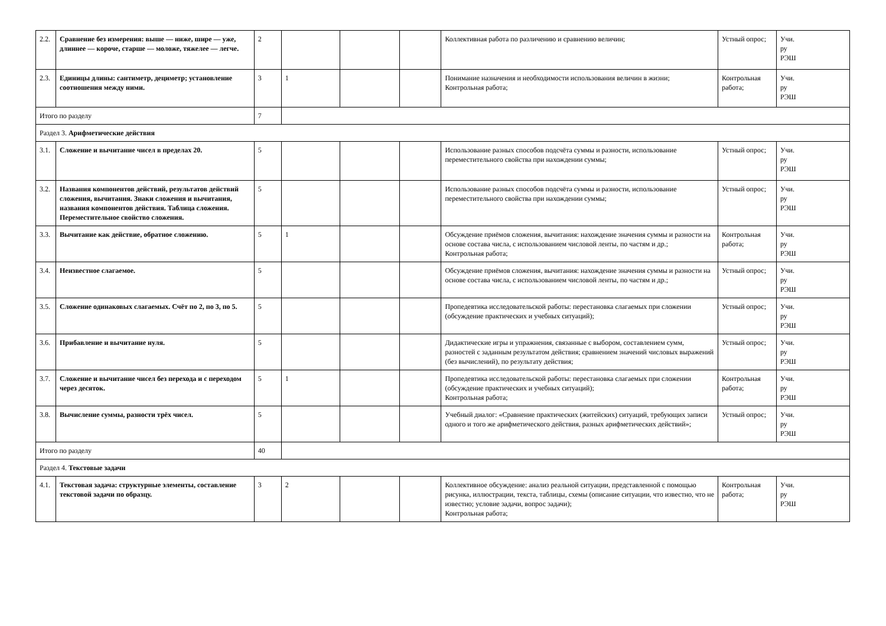| 2.2. | Сравнение без измерения: выше — ниже, шире — уже, длиннее — короче, старше — моложе, тяжелее — легче. | 2 | | | | Коллективная работа по различению и сравнению величин; | Устный опрос; | Учи. ру РЭШ |
| 2.3. | Единицы длины: сантиметр, дециметр; установление соотношения между ними. | 3 | 1 | | | Понимание назначения и необходимости использования величин в жизни; Контрольная работа; | Контрольная работа; | Учи. ру РЭШ |
| Итого по разделу | | 7 | | | | | | |
| Раздел 3. Арифметические действия | | | | | | | | |
| 3.1. | Сложение и вычитание чисел в пределах 20. | 5 | | | | Использование разных способов подсчёта суммы и разности, использование переместительного свойства при нахождении суммы; | Устный опрос; | Учи. ру РЭШ |
| 3.2. | Названия компонентов действий, результатов действий сложения, вычитания. Знаки сложения и вычитания, названия компонентов действия. Таблица сложения. Переместительное свойство сложения. | 5 | | | | Использование разных способов подсчёта суммы и разности, использование переместительного свойства при нахождении суммы; | Устный опрос; | Учи. ру РЭШ |
| 3.3. | Вычитание как действие, обратное сложению. | 5 | 1 | | | Обсуждение приёмов сложения, вычитания: нахождение значения суммы и разности на основе состава числа, с использованием числовой ленты, по частям и др.; Контрольная работа; | Контрольная работа; | Учи. ру РЭШ |
| 3.4. | Неизвестное слагаемое. | 5 | | | | Обсуждение приёмов сложения, вычитания: нахождение значения суммы и разности на основе состава числа, с использованием числовой ленты, по частям и др.; | Устный опрос; | Учи. ру РЭШ |
| 3.5. | Сложение одинаковых слагаемых. Счёт по 2, по 3, по 5. | 5 | | | | Пропедевтика исследовательской работы: перестановка слагаемых при сложении (обсуждение практических и учебных ситуаций); | Устный опрос; | Учи. ру РЭШ |
| 3.6. | Прибавление и вычитание нуля. | 5 | | | | Дидактические игры и упражнения, связанные с выбором, составлением сумм, разностей с заданным результатом действия; сравнением значений числовых выражений (без вычислений), по результату действия; | Устный опрос; | Учи. ру РЭШ |
| 3.7. | Сложение и вычитание чисел без перехода и с переходом через десяток. | 5 | 1 | | | Пропедевтика исследовательской работы: перестановка слагаемых при сложении (обсуждение практических и учебных ситуаций); Контрольная работа; | Контрольная работа; | Учи. ру РЭШ |
| 3.8. | Вычисление суммы, разности трёх чисел. | 5 | | | | Учебный диалог: «Сравнение практических (житейских) ситуаций, требующих записи одного и того же арифметического действия, разных арифметических действий»; | Устный опрос; | Учи. ру РЭШ |
| Итого по разделу | | 40 | | | | | | |
| Раздел 4. Текстовые задачи | | | | | | | | |
| 4.1. | Текстовая задача: структурные элементы, составление текстовой задачи по образцу. | 3 | 2 | | | Коллективное обсуждение: анализ реальной ситуации, представленной с помощью рисунка, иллюстрации, текста, таблицы, схемы (описание ситуации, что известно, что не известно; условие задачи, вопрос задачи); Контрольная работа; | Контрольная работа; | Учи. ру РЭШ |